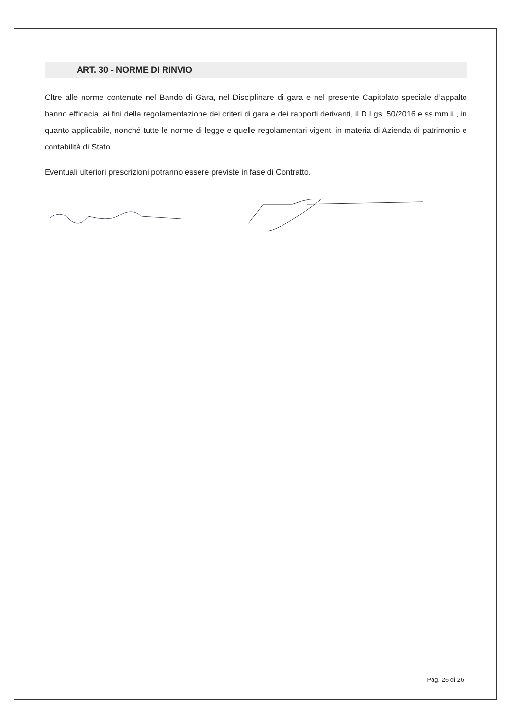ART. 30 - NORME DI RINVIO
Oltre alle norme contenute nel Bando di Gara, nel Disciplinare di gara e nel presente Capitolato speciale d’appalto hanno efficacia, ai fini della regolamentazione dei criteri di gara e dei rapporti derivanti, il D.Lgs. 50/2016 e ss.mm.ii., in quanto applicabile, nonché tutte le norme di legge e quelle regolamentari vigenti in materia di Azienda di patrimonio e contabilità di Stato.
Eventuali ulteriori prescrizioni potranno essere previste in fase di Contratto.
Pag. 26 di 26